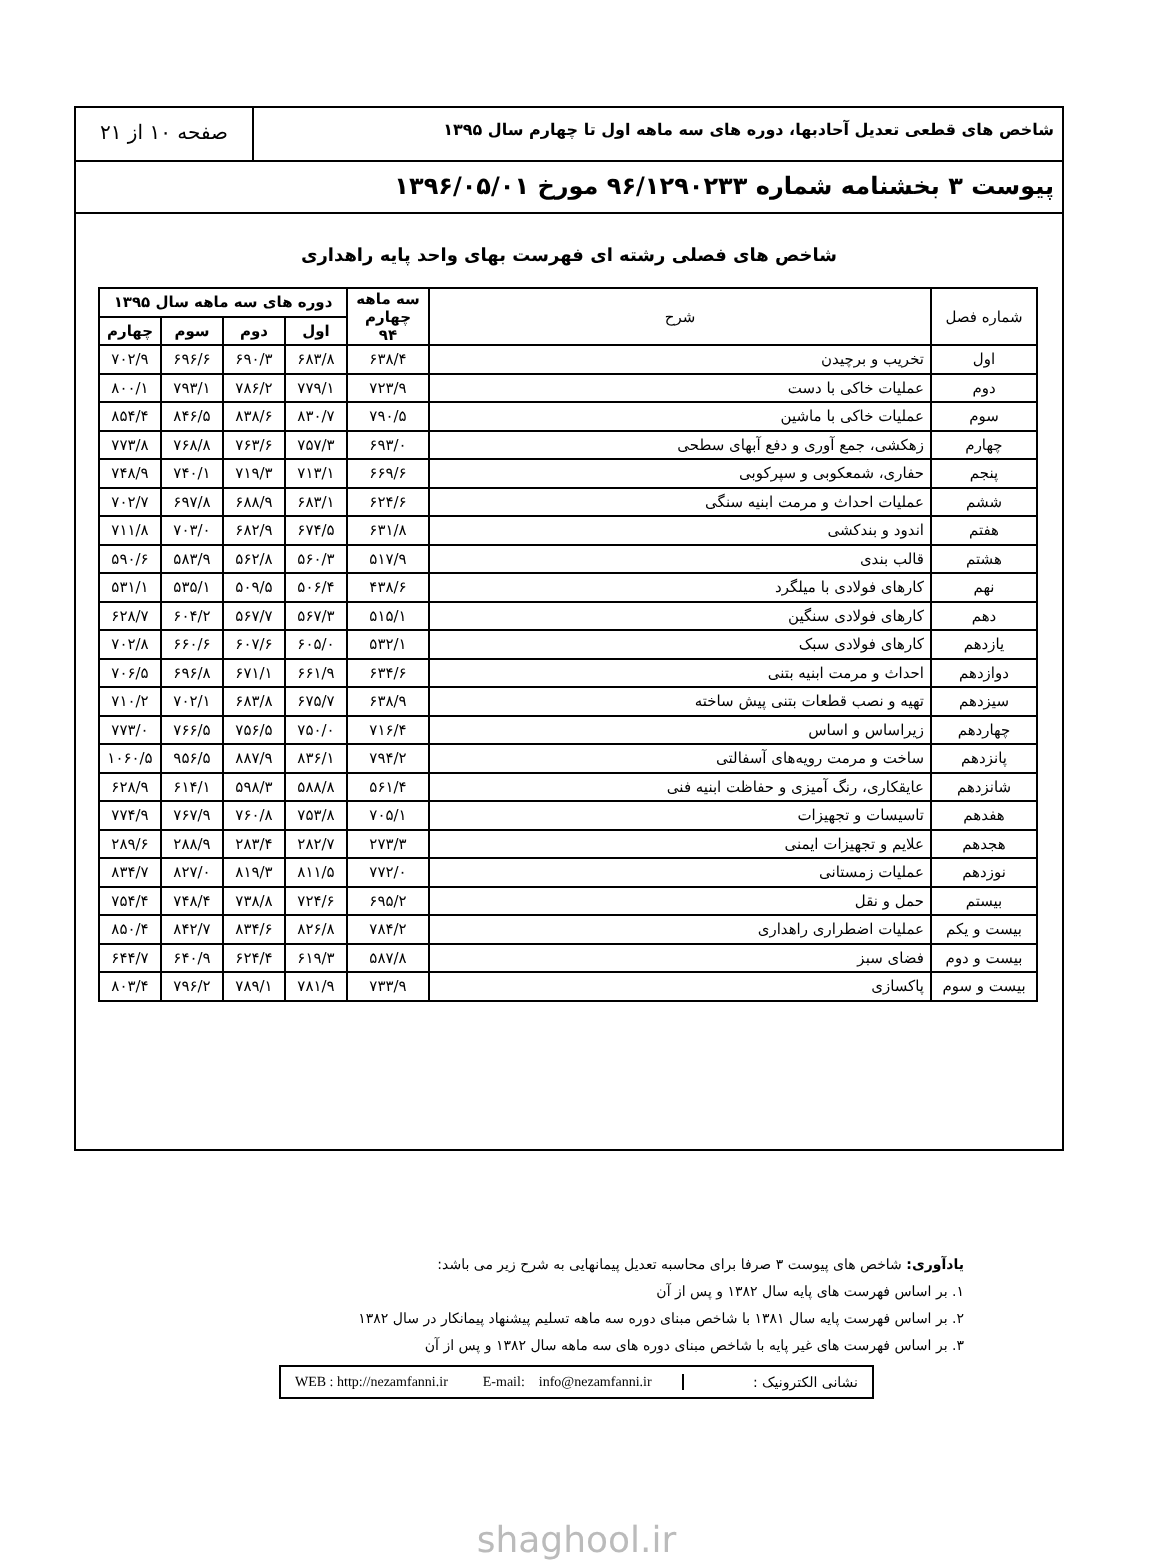شاخص های قطعی تعدیل آحادبها، دوره های سه ماهه اول تا چهارم سال ۱۳۹۵
صفحه ۱۰ از ۲۱
پیوست ۳ بخشنامه شماره ۹۶/۱۲۹۰۲۳۳ مورخ ۱۳۹۶/۰۵/۰۱
شاخص های فصلی رشته ای فهرست بهای واحد پایه راهداری
| شماره فصل | شرح | سه ماهه چهارم ۹۴ | دوره های سه ماهه سال ۱۳۹۵ | | | |
| --- | --- | --- | --- | --- | --- | --- |
| | | | اول | دوم | سوم | چهارم |
| اول | تخریب و برچیدن | ۶۳۸/۴ | ۶۸۳/۸ | ۶۹۰/۳ | ۶۹۶/۶ | ۷۰۲/۹ |
| دوم | عملیات خاکی با دست | ۷۲۳/۹ | ۷۷۹/۱ | ۷۸۶/۲ | ۷۹۳/۱ | ۸۰۰/۱ |
| سوم | عملیات خاکی با ماشین | ۷۹۰/۵ | ۸۳۰/۷ | ۸۳۸/۶ | ۸۴۶/۵ | ۸۵۴/۴ |
| چهارم | زهکشی، جمع آوری و دفع آبهای سطحی | ۶۹۳/۰ | ۷۵۷/۳ | ۷۶۳/۶ | ۷۶۸/۸ | ۷۷۳/۸ |
| پنجم | حفاری، شمعکوبی و سپرکوبی | ۶۶۹/۶ | ۷۱۳/۱ | ۷۱۹/۳ | ۷۴۰/۱ | ۷۴۸/۹ |
| ششم | عملیات احداث و مرمت ابنیه سنگی | ۶۲۴/۶ | ۶۸۳/۱ | ۶۸۸/۹ | ۶۹۷/۸ | ۷۰۲/۷ |
| هفتم | اندود و بندکشی | ۶۳۱/۸ | ۶۷۴/۵ | ۶۸۲/۹ | ۷۰۳/۰ | ۷۱۱/۸ |
| هشتم | قالب بندی | ۵۱۷/۹ | ۵۶۰/۳ | ۵۶۲/۸ | ۵۸۳/۹ | ۵۹۰/۶ |
| نهم | کارهای فولادی با میلگرد | ۴۳۸/۶ | ۵۰۶/۴ | ۵۰۹/۵ | ۵۳۵/۱ | ۵۳۱/۱ |
| دهم | کارهای فولادی سنگین | ۵۱۵/۱ | ۵۶۷/۳ | ۵۶۷/۷ | ۶۰۴/۲ | ۶۲۸/۷ |
| یازدهم | کارهای فولادی سبک | ۵۳۲/۱ | ۶۰۵/۰ | ۶۰۷/۶ | ۶۶۰/۶ | ۷۰۲/۸ |
| دوازدهم | احداث و مرمت ابنیه بتنی | ۶۳۴/۶ | ۶۶۱/۹ | ۶۷۱/۱ | ۶۹۶/۸ | ۷۰۶/۵ |
| سیزدهم | تهیه و نصب قطعات بتنی پیش ساخته | ۶۳۸/۹ | ۶۷۵/۷ | ۶۸۳/۸ | ۷۰۲/۱ | ۷۱۰/۲ |
| چهاردهم | زیراساس و اساس | ۷۱۶/۴ | ۷۵۰/۰ | ۷۵۶/۵ | ۷۶۶/۵ | ۷۷۳/۰ |
| پانزدهم | ساخت و مرمت رویه‌های آسفالتی | ۷۹۴/۲ | ۸۳۶/۱ | ۸۸۷/۹ | ۹۵۶/۵ | ۱۰۶۰/۵ |
| شانزدهم | عایقکاری، رنگ آمیزی و حفاظت ابنیه فنی | ۵۶۱/۴ | ۵۸۸/۸ | ۵۹۸/۳ | ۶۱۴/۱ | ۶۲۸/۹ |
| هفدهم | تاسیسات و تجهیزات | ۷۰۵/۱ | ۷۵۳/۸ | ۷۶۰/۸ | ۷۶۷/۹ | ۷۷۴/۹ |
| هجدهم | علایم و تجهیزات ایمنی | ۲۷۳/۳ | ۲۸۲/۷ | ۲۸۳/۴ | ۲۸۸/۹ | ۲۸۹/۶ |
| نوزدهم | عملیات زمستانی | ۷۷۲/۰ | ۸۱۱/۵ | ۸۱۹/۳ | ۸۲۷/۰ | ۸۳۴/۷ |
| بیستم | حمل و نقل | ۶۹۵/۲ | ۷۲۴/۶ | ۷۳۸/۸ | ۷۴۸/۴ | ۷۵۴/۴ |
| بیست و یکم | عملیات اضطراری راهداری | ۷۸۴/۲ | ۸۲۶/۸ | ۸۳۴/۶ | ۸۴۲/۷ | ۸۵۰/۴ |
| بیست و دوم | فضای سبز | ۵۸۷/۸ | ۶۱۹/۳ | ۶۲۴/۴ | ۶۴۰/۹ | ۶۴۴/۷ |
| بیست و سوم | پاکسازی | ۷۳۳/۹ | ۷۸۱/۹ | ۷۸۹/۱ | ۷۹۶/۲ | ۸۰۳/۴ |
یادآوری: شاخص های پیوست ۳ صرفا برای محاسبه تعدیل پیمانهایی به شرح زیر می باشد:
۱. بر اساس فهرست های پایه سال ۱۳۸۲ و پس از آن
۲. بر اساس فهرست پایه سال ۱۳۸۱ با شاخص مبنای دوره سه ماهه تسلیم پیشنهاد پیمانکار در سال ۱۳۸۲
۳. بر اساس فهرست های غیر پایه با شاخص مبنای دوره های سه ماهه سال ۱۳۸۲ و پس از آن
نشانی الکترونیک :
WEB : http://nezamfanni.ir E-mail: info@nezamfanni.ir
shaghool.ir